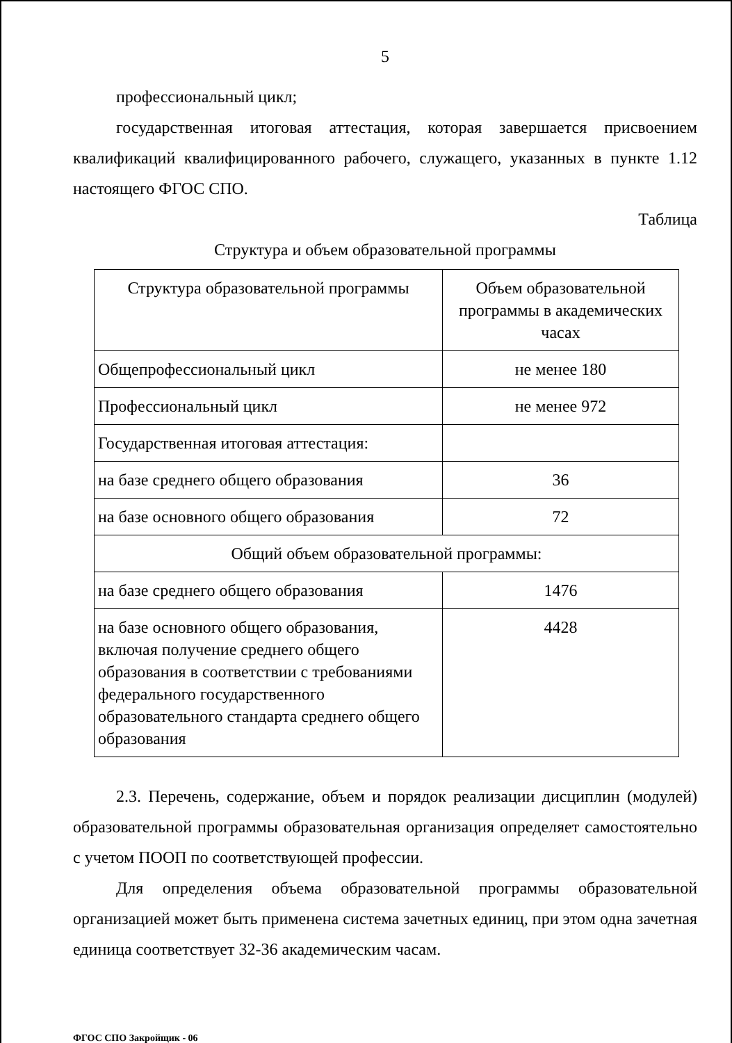5
профессиональный цикл;
государственная итоговая аттестация, которая завершается присвоением квалификаций квалифицированного рабочего, служащего, указанных в пункте 1.12 настоящего ФГОС СПО.
Таблица
Структура и объем образовательной программы
| Структура образовательной программы | Объем образовательной программы в академических часах |
| Общепрофессиональный цикл | не менее 180 |
| Профессиональный цикл | не менее 972 |
| Государственная итоговая аттестация: | |
| на базе среднего общего образования | 36 |
| на базе основного общего образования | 72 |
| Общий объем образовательной программы: | |
| на базе среднего общего образования | 1476 |
| на базе основного общего образования, включая получение среднего общего образования в соответствии с требованиями федерального государственного образовательного стандарта среднего общего образования | 4428 |
2.3. Перечень, содержание, объем и порядок реализации дисциплин (модулей) образовательной программы образовательная организация определяет самостоятельно с учетом ПООП по соответствующей профессии.
Для определения объема образовательной программы образовательной организацией может быть применена система зачетных единиц, при этом одна зачетная единица соответствует 32-36 академическим часам.
ФГОС СПО Закройщик - 06